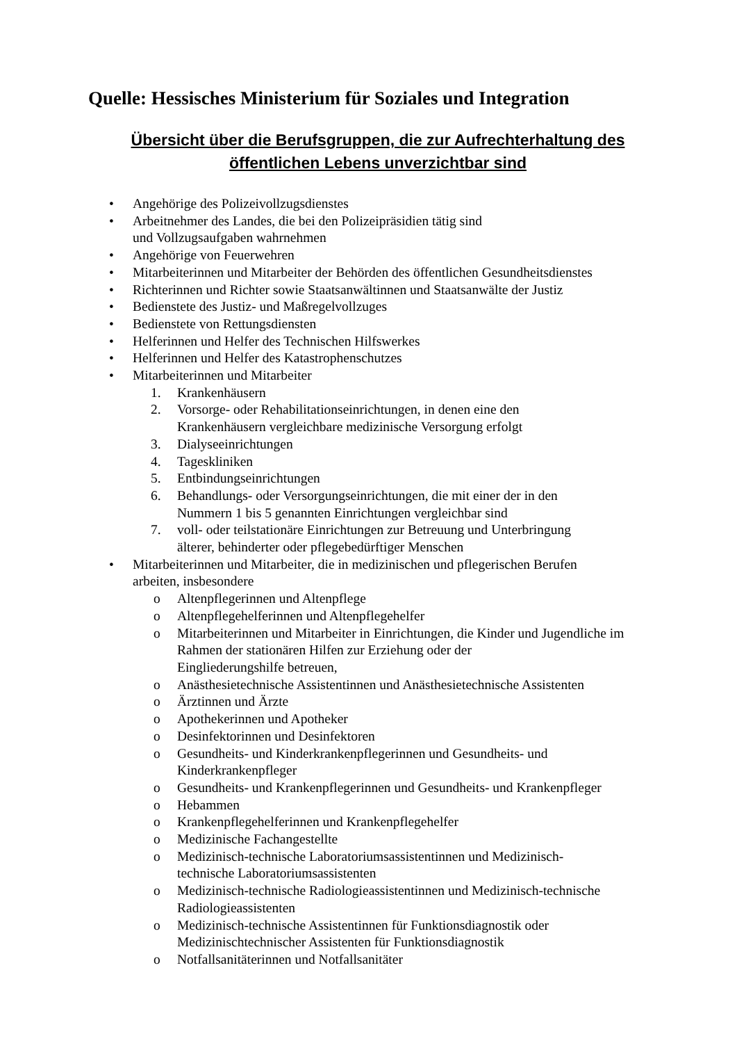Quelle: Hessisches Ministerium für Soziales und Integration
Übersicht über die Berufsgruppen, die zur Aufrechterhaltung des
öffentlichen Lebens unverzichtbar sind
• Angehörige des Polizeivollzugsdienstes
• Arbeitnehmer des Landes, die bei den Polizeipräsidien tätig sind
und Vollzugsaufgaben wahrnehmen
• Angehörige von Feuerwehren
• Mitarbeiterinnen und Mitarbeiter der Behörden des öffentlichen Gesundheitsdienstes
• Richterinnen und Richter sowie Staatsanwältinnen und Staatsanwälte der Justiz
• Bedienstete des Justiz- und Maßregelvollzuges
• Bedienstete von Rettungsdiensten
• Helferinnen und Helfer des Technischen Hilfswerkes
• Helferinnen und Helfer des Katastrophenschutzes
• Mitarbeiterinnen und Mitarbeiter
1. Krankenhäusern
2. Vorsorge- oder Rehabilitationseinrichtungen, in denen eine den
Krankenhäusern vergleichbare medizinische Versorgung erfolgt
3. Dialyseeinrichtungen
4. Tageskliniken
5. Entbindungseinrichtungen
6. Behandlungs- oder Versorgungseinrichtungen, die mit einer der in den
Nummern 1 bis 5 genannten Einrichtungen vergleichbar sind
7. voll- oder teilstationäre Einrichtungen zur Betreuung und Unterbringung
älterer, behinderter oder pflegebedürftiger Menschen
• Mitarbeiterinnen und Mitarbeiter, die in medizinischen und pflegerischen Berufen
arbeiten, insbesondere
o Altenpflegerinnen und Altenpflege
o Altenpflegehelferinnen und Altenpflegehelfer
o Mitarbeiterinnen und Mitarbeiter in Einrichtungen, die Kinder und Jugendliche im Rahmen der stationären Hilfen zur Erziehung oder der
Eingliederungshilfe betreuen,
o Anästhesietechnische Assistentinnen und Anästhesietechnische Assistenten
o Ärztinnen und Ärzte
o Apothekerinnen und Apotheker
o Desinfektorinnen und Desinfektoren
o Gesundheits- und Kinderkrankenpflegerinnen und Gesundheits- und
Kinderkrankenpfleger
o Gesundheits- und Krankenpflegerinnen und Gesundheits- und Krankenpfleger
o Hebammen
o Krankenpflegehelferinnen und Krankenpflegehelfer
o Medizinische Fachangestellte
o Medizinisch-technische Laboratoriumsassistentinnen und Medizinisch-
technische Laboratoriumsassistenten
o Medizinisch-technische Radiologieassistentinnen und Medizinisch-technische Radiologieassistenten
o Medizinisch-technische Assistentinnen für Funktionsdiagnostik oder
Medizinischtechnischer Assistenten für Funktionsdiagnostik
o Notfallsanitäterinnen und Notfallsanitäter